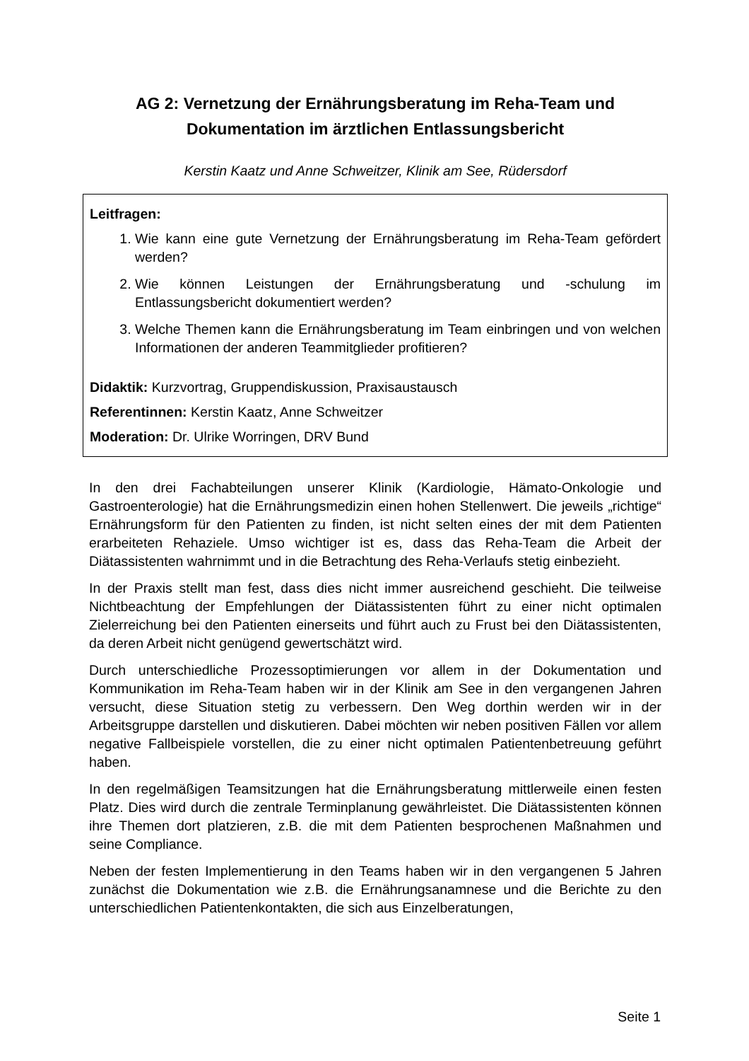AG 2: Vernetzung der Ernährungsberatung im Reha-Team und Dokumentation im ärztlichen Entlassungsbericht
Kerstin Kaatz und Anne Schweitzer, Klinik am See, Rüdersdorf
Leitfragen:
1. Wie kann eine gute Vernetzung der Ernährungsberatung im Reha-Team gefördert werden?
2. Wie können Leistungen der Ernährungsberatung und -schulung im Entlassungsbericht dokumentiert werden?
3. Welche Themen kann die Ernährungsberatung im Team einbringen und von welchen Informationen der anderen Teammitglieder profitieren?
Didaktik: Kurzvortrag, Gruppendiskussion, Praxisaustausch
Referentinnen: Kerstin Kaatz, Anne Schweitzer
Moderation: Dr. Ulrike Worringen, DRV Bund
In den drei Fachabteilungen unserer Klinik (Kardiologie, Hämato-Onkologie und Gastroenterologie) hat die Ernährungsmedizin einen hohen Stellenwert. Die jeweils „richtige“ Ernährungsform für den Patienten zu finden, ist nicht selten eines der mit dem Patienten erarbeiteten Rehaziele. Umso wichtiger ist es, dass das Reha-Team die Arbeit der Diätassistenten wahrnimmt und in die Betrachtung des Reha-Verlaufs stetig einbezieht.
In der Praxis stellt man fest, dass dies nicht immer ausreichend geschieht. Die teilweise Nichtbeachtung der Empfehlungen der Diätassistenten führt zu einer nicht optimalen Zielerreichung bei den Patienten einerseits und führt auch zu Frust bei den Diätassistenten, da deren Arbeit nicht genügend gewertschätzt wird.
Durch unterschiedliche Prozessoptimierungen vor allem in der Dokumentation und Kommunikation im Reha-Team haben wir in der Klinik am See in den vergangenen Jahren versucht, diese Situation stetig zu verbessern. Den Weg dorthin werden wir in der Arbeitsgruppe darstellen und diskutieren. Dabei möchten wir neben positiven Fällen vor allem negative Fallbeispiele vorstellen, die zu einer nicht optimalen Patientenbetreuung geführt haben.
In den regelmäßigen Teamsitzungen hat die Ernährungsberatung mittlerweile einen festen Platz. Dies wird durch die zentrale Terminplanung gewährleistet. Die Diätassistenten können ihre Themen dort platzieren, z.B. die mit dem Patienten besprochenen Maßnahmen und seine Compliance.
Neben der festen Implementierung in den Teams haben wir in den vergangenen 5 Jahren zunächst die Dokumentation wie z.B. die Ernährungsanamnese und die Berichte zu den unterschiedlichen Patientenkontakten, die sich aus Einzelberatungen,
Seite 1